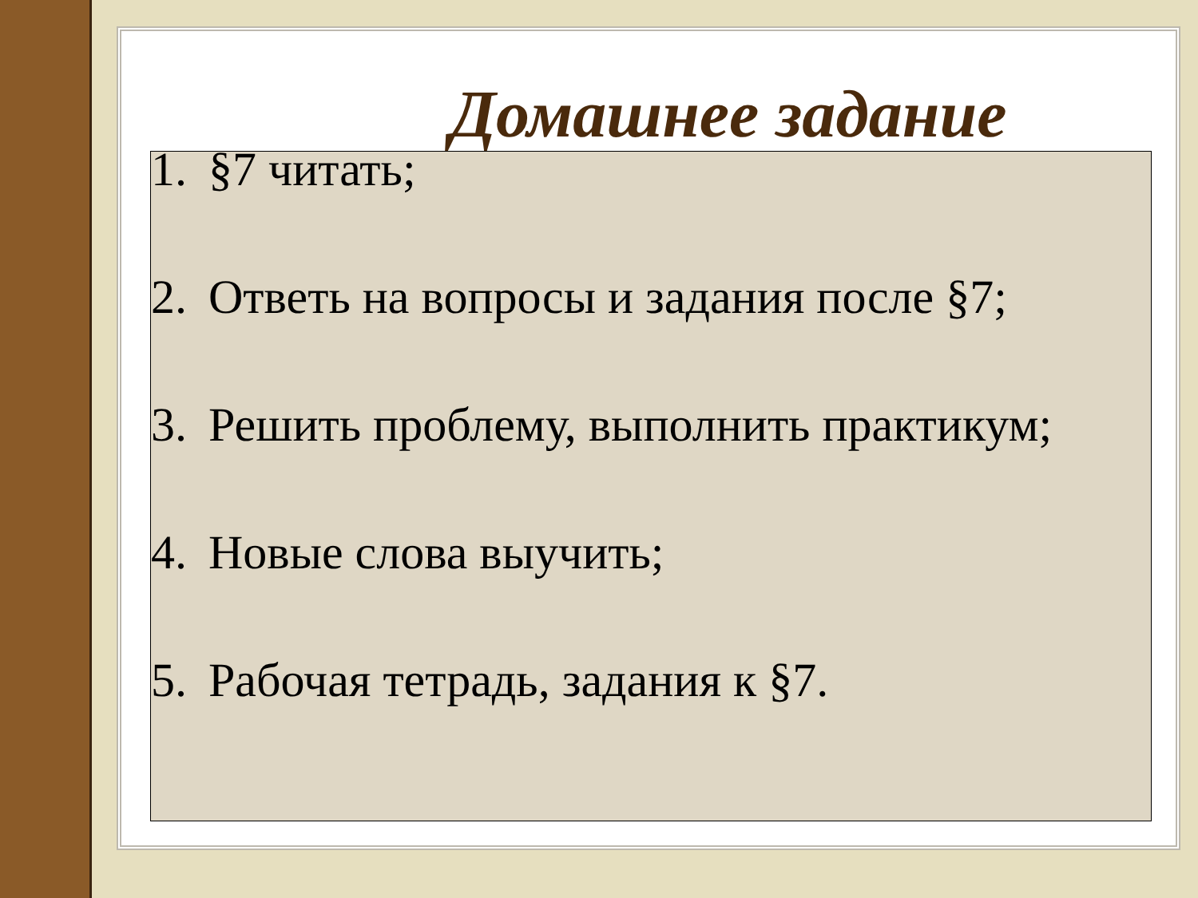Домашнее задание
1. §7 читать;
2. Ответь на вопросы и задания после §7;
3. Решить проблему, выполнить практикум;
4. Новые слова выучить;
5. Рабочая тетрадь, задания к §7.